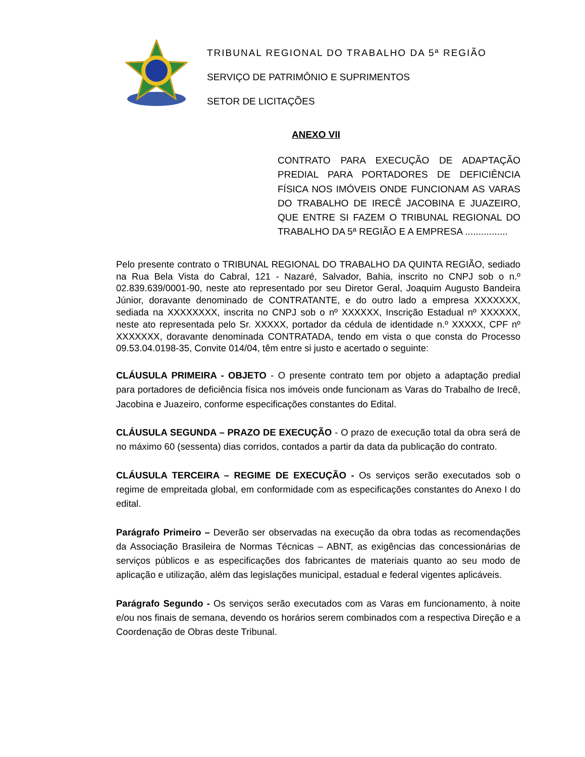TRIBUNAL REGIONAL DO TRABALHO DA 5ª REGIÃO
SERVIÇO DE PATRIMÔNIO E SUPRIMENTOS
SETOR DE LICITAÇÕES
ANEXO VII
CONTRATO PARA EXECUÇÃO DE ADAPTAÇÃO PREDIAL PARA PORTADORES DE DEFICIÊNCIA FÍSICA NOS IMÓVEIS ONDE FUNCIONAM AS VARAS DO TRABALHO DE IRECÊ JACOBINA E JUAZEIRO, QUE ENTRE SI FAZEM O TRIBUNAL REGIONAL DO TRABALHO DA 5ª REGIÃO E A EMPRESA ................
Pelo presente contrato o TRIBUNAL REGIONAL DO TRABALHO DA QUINTA REGIÃO, sediado na Rua Bela Vista do Cabral, 121 - Nazaré, Salvador, Bahia, inscrito no CNPJ sob o n.º 02.839.639/0001-90, neste ato representado por seu Diretor Geral, Joaquim Augusto Bandeira Júnior, doravante denominado de CONTRATANTE, e do outro lado a empresa XXXXXXX, sediada na XXXXXXXX, inscrita no CNPJ sob o nº XXXXXX, Inscrição Estadual nº XXXXXX, neste ato representada pelo Sr. XXXXX, portador da cédula de identidade n.º XXXXX, CPF nº XXXXXXX, doravante denominada CONTRATADA, tendo em vista o que consta do Processo 09.53.04.0198-35, Convite 014/04, têm entre si justo e acertado o seguinte:
CLÁUSULA PRIMEIRA - OBJETO - O presente contrato tem por objeto a adaptação predial para portadores de deficiência física nos imóveis onde funcionam as Varas do Trabalho de Irecê, Jacobina e Juazeiro, conforme especificações constantes do Edital.
CLÁUSULA SEGUNDA – PRAZO DE EXECUÇÃO - O prazo de execução total da obra será de no máximo 60 (sessenta) dias corridos, contados a partir da data da publicação do contrato.
CLÁUSULA TERCEIRA – REGIME DE EXECUÇÃO - Os serviços serão executados sob o regime de empreitada global, em conformidade com as especificações constantes do Anexo I do edital.
Parágrafo Primeiro – Deverão ser observadas na execução da obra todas as recomendações da Associação Brasileira de Normas Técnicas – ABNT, as exigências das concessionárias de serviços públicos e as especificações dos fabricantes de materiais quanto ao seu modo de aplicação e utilização, além das legislações municipal, estadual e federal vigentes aplicáveis.
Parágrafo Segundo - Os serviços serão executados com as Varas em funcionamento, à noite e/ou nos finais de semana, devendo os horários serem combinados com a respectiva Direção e a Coordenação de Obras deste Tribunal.